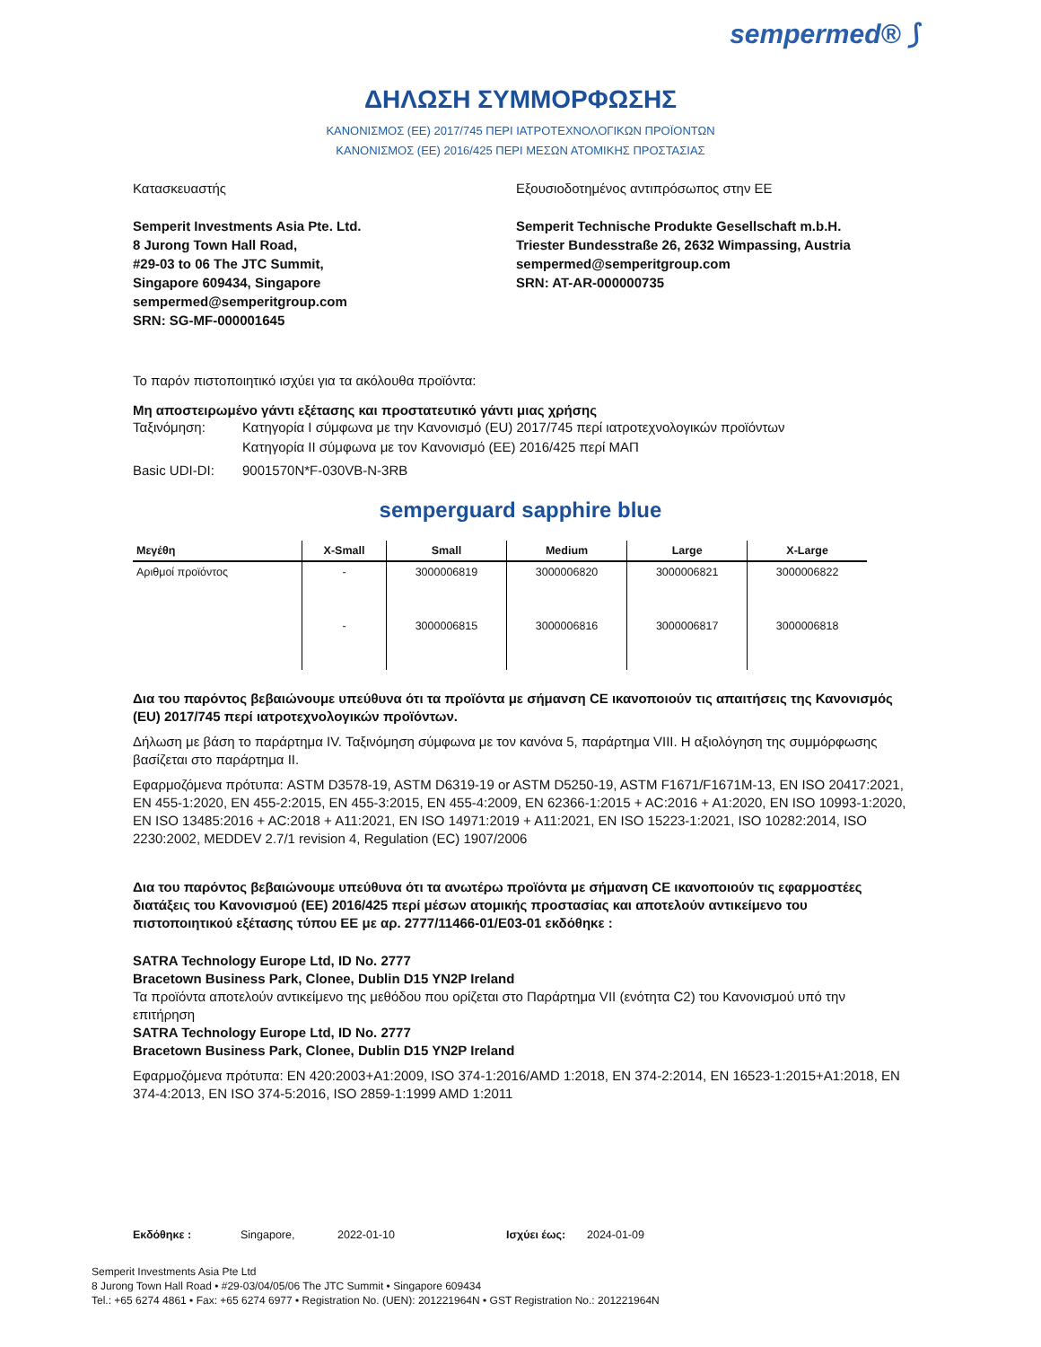sempermed® ⟆
ΔΗΛΩΣΗ ΣΥΜΜΟΡΦΩΣΗΣ
ΚΑΝΟΝΙΣΜΟΣ (ΕΕ) 2017/745 ΠΕΡΙ ΙΑΤΡΟΤΕΧΝΟΛΟΓΙΚΩΝ ΠΡΟΪΟΝΤΩΝ
ΚΑΝΟΝΙΣΜΟΣ (ΕΕ) 2016/425 ΠΕΡΙ ΜΕΣΩΝ ΑΤΟΜΙΚΗΣ ΠΡΟΣΤΑΣΙΑΣ
Κατασκευαστής
Semperit Investments Asia Pte. Ltd.
8 Jurong Town Hall Road,
#29-03 to 06 The JTC Summit,
Singapore 609434, Singapore
sempermed@semperitgroup.com
SRN: SG-MF-000001645
Εξουσιοδοτημένος αντιπρόσωπος στην ΕΕ
Semperit Technische Produkte Gesellschaft m.b.H.
Triester Bundesstraße 26, 2632 Wimpassing, Austria
sempermed@semperitgroup.com
SRN: AT-AR-000000735
Το παρόν πιστοποιητικό ισχύει για τα ακόλουθα προϊόντα:
Μη αποστειρωμένο γάντι εξέτασης και προστατευτικό γάντι μιας χρήσης
Ταξινόμηση: Κατηγορία I σύμφωνα με την Κανονισμό (EU) 2017/745 περί ιατροτεχνολογικών προϊόντων
Κατηγορία II σύμφωνα με τον Κανονισμό (ΕΕ) 2016/425 περί ΜΑΠ
Basic UDI-DI: 9001570N*F-030VB-N-3RB
semperguard sapphire blue
| Μεγέθη | X-Small | Small | Medium | Large | X-Large |
| --- | --- | --- | --- | --- | --- |
| Αριθμοί προϊόντος | - | 3000006819 | 3000006820 | 3000006821 | 3000006822 |
| | - | 3000006815 | 3000006816 | 3000006817 | 3000006818 |
Δια του παρόντος βεβαιώνουμε υπεύθυνα ότι τα προϊόντα με σήμανση CE ικανοποιούν τις απαιτήσεις της Κανονισμός (EU) 2017/745 περί ιατροτεχνολογικών προϊόντων.
Δήλωση με βάση το παράρτημα IV. Ταξινόμηση σύμφωνα με τον κανόνα 5, παράρτημα VIII. Η αξιολόγηση της συμμόρφωσης βασίζεται στο παράρτημα II.
Εφαρμοζόμενα πρότυπα: ASTM D3578-19, ASTM D6319-19 or ASTM D5250-19, ASTM F1671/F1671M-13, EN ISO 20417:2021, EN 455-1:2020, EN 455-2:2015, EN 455-3:2015, EN 455-4:2009, EN 62366-1:2015 + AC:2016 + A1:2020, EN ISO 10993-1:2020, EN ISO 13485:2016 + AC:2018 + A11:2021, EN ISO 14971:2019 + A11:2021, EN ISO 15223-1:2021, ISO 10282:2014, ISO 2230:2002, MEDDEV 2.7/1 revision 4, Regulation (EC) 1907/2006
Δια του παρόντος βεβαιώνουμε υπεύθυνα ότι τα ανωτέρω προϊόντα με σήμανση CE ικανοποιούν τις εφαρμοστέες διατάξεις του Κανονισμού (ΕΕ) 2016/425 περί μέσων ατομικής προστασίας και αποτελούν αντικείμενο του πιστοποιητικού εξέτασης τύπου ΕΕ με αρ. 2777/11466-01/E03-01 εκδόθηκε :
SATRA Technology Europe Ltd, ID No. 2777
Bracetown Business Park, Clonee, Dublin D15 YN2P Ireland
Τα προϊόντα αποτελούν αντικείμενο της μεθόδου που ορίζεται στο Παράρτημα VII (ενότητα C2) του Κανονισμού υπό την επιτήρηση
SATRA Technology Europe Ltd, ID No. 2777
Bracetown Business Park, Clonee, Dublin D15 YN2P Ireland
Εφαρμοζόμενα πρότυπα: EN 420:2003+A1:2009, ISO 374-1:2016/AMD 1:2018, EN 374-2:2014, EN 16523-1:2015+A1:2018, EN 374-4:2013, EN ISO 374-5:2016, ISO 2859-1:1999 AMD 1:2011
Εκδόθηκε : Singapore, 2022-01-10 Ισχύει έως: 2024-01-09
Semperit Investments Asia Pte Ltd
8 Jurong Town Hall Road • #29-03/04/05/06 The JTC Summit • Singapore 609434
Tel.: +65 6274 4861 • Fax: +65 6274 6977 • Registration No. (UEN): 201221964N • GST Registration No.: 201221964N